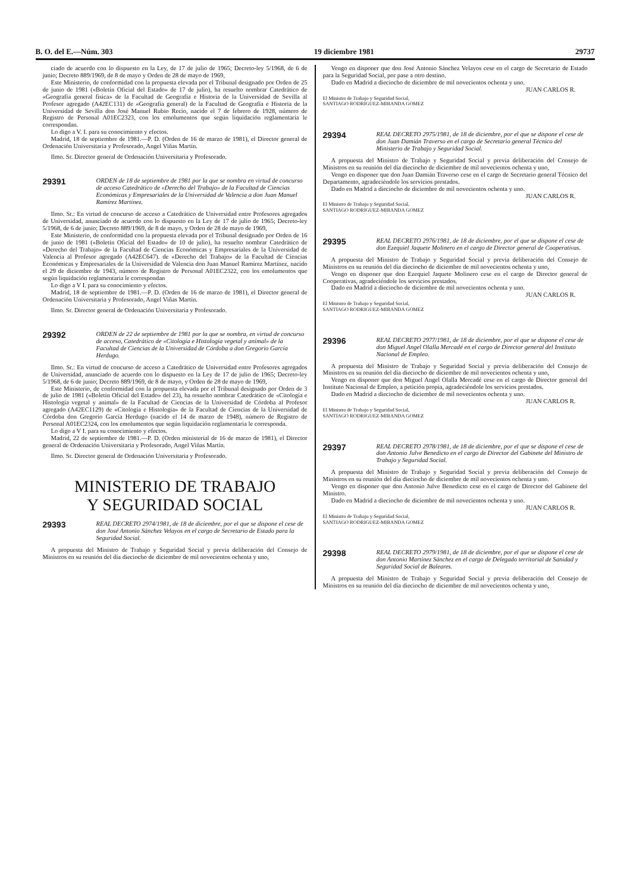B. O. del E.—Núm. 303 19 diciembre 1981 29737
ciado de acuerdo con lo dispuesto en la Ley, de 17 de julio de 1965; Decreto-ley 5/1968, de 6 de junio; Decreto 889/1969, de 8 de mayo y Orden de 28 de mayo de 1969,
Este Ministerio, de conformidad con la propuesta elevada por el Tribunal designado por Orden de 25 de junio de 1981 («Boletín Oficial del Estado» de 17 de julio), ha resuelto nombrar Catedrático de «Geografía general física» de la Facultad de Geografía e Historia de la Universidad de Sevilla al Profesor agregado (A42EC131) de «Geografía general) de la Facultad de Geografía e Historia de la Universidad de Sevilla don José Manuel Rubio Recio, nacido el 7 de febrero de 1928, número de Registro de Personal A01EC2323, con los emolumentos que según liquidación reglamentaria le correspondan.
Lo digo a V. I. para su conocimiento y efectos.
Madrid, 18 de septiembre de 1981.—P. D. (Orden de 16 de marzo de 1981), el Director general de Ordenación Universitaria y Profesorado, Angel Viñas Martín.
Ilmo. Sr. Director general de Ordenación Universitaria y Profesorado.
29391
ORDEN de 18 de septiembre de 1981 por la que se nombra en virtud de concurso de acceso Catedrático de «Derecho del Trabajo» de la Facultad de Ciencias Económicas y Empresariales de la Universidad de Valencia a don Juan Manuel Ramírez Martínez.
Ilmo. Sr.: En virtud de concurso de acceso a Catedrático de Universidad entre Profesores agregados de Universidad, anunciado de acuerdo con lo dispuesto en la Ley de 17 de julio de 1965; Decreto-ley 5/1968, de 6 de junio; Decreto 889/1969, de 8 de mayo, y Orden de 28 de mayo de 1969,
Este Ministerio, de conformidad con la propuesta elevada por el Tribunal designado por Orden de 16 de junio de 1981 («Boletín Oficial del Estado» de 10 de julio), ha resuelto nombrar Catedrático de «Derecho del Trabajo» de la Facultad de Ciencias Económicas y Empresariales de la Universidad de Valencia al Profesor agregado (A42EC647). de «Derecho del Trabajo» de la Facultad de Ciencias Económicas y Empresariales de la Universidad de Valencia don Juan Manuel Ramírez Martínez, nacido el 29 de diciembre de 1943, número de Registro de Personal A01EC2322, con los emolumentos que según liquidación reglamentaria le correspondan
Lo digo a V I. para su conocimiento y efectos.
Madrid, 18 de septiembre de 1981.—P. D. (Orden de 16 de marzo de 1981), el Director general de Ordenación Universitaria y Profesorado, Angel Viñas Martín.
Ilmo. Sr. Director general de Ordenación Universitaria y Profesorado.
29392
ORDEN de 22 de septiembre de 1981 por la que se nombra, en virtud de concurso de acceso, Catedrático de «Citología e Histología vegetal y animal» de la Facultad de Ciencias de la Universidad de Córdoba a don Gregorio García Herdugo.
Ilmo. Sr.: En virtud de concurso de acceso a Catedrático de Universidad entre Profesores agregados de Universidad, anunciado de acuerdo con lo dispuesto en la Ley de 17 de julio de 1965; Decreto-ley 5/1968, de 6 de junio; Decreto 889/1969, de 8 de mayo, y Orden de 28 de mayo de 1969,
Este Ministerio, de conformidad con la propuesta elevada por el Tribunal designado por Orden de 3 de julio de 1981 («Boletín Oficial del Estado» del 23), ha resuelto nombrar Catedrático de «Citología e Histología vegetal y animal» de la Facultad de Ciencias de la Universidad de Córdoba al Profesor agregado (A42EC1129) de «Citología e Histología» de la Facultad de Ciencias de la Universidad de Córdoba don Gregorio García Herdugo (nacido el 14 de marzo de 1948), número de Registro de Personal A01EC2324, con los emolumentos que según liquidación reglamentaria le corresponda.
Lo digo a V I. para su conocimiento y efectos.
Madrid, 22 de septiembre de 1981.—P. D. (Orden ministerial de 16 de marzo de 1981), el Director general de Ordenación Universitaria y Profesorado, Angel Viñas Martín.
Ilmo. Sr. Director general de Ordenación Universitaria y Profesorado.
MINISTERIO DE TRABAJO
Y SEGURIDAD SOCIAL
29393
REAL DECRETO 2974/1981, de 18 de diciembre, por el que se dispone el cese de don José Antonio Sánchez Velayos en el cargo de Secretario de Estado para la Seguridad Social.
A propuesta del Ministro de Trabajo y Seguridad Social y previa deliberación del Consejo de Ministros en su reunión del día dieciocho de diciembre de mil novecientos ochenta y uno,
Vengo en disponer que don José Antonio Sánchez Velayos cese en el cargo de Secretario de Estado para la Seguridad Social, por pase a otro destino.
Dado en Madrid a dieciocho de diciembre de mil novecientos ochenta y uno.
JUAN CARLOS R.
El Ministro de Trabajo y Seguridad Social,
SANTIAGO RODRIGUEZ-MIRANDA GOMEZ
29394
REAL DECRETO 2975/1981, de 18 de diciembre, por el que se dispone el cese de don Juan Damián Traverso en el cargo de Secretario general Técnico del Ministerio de Trabajo y Seguridad Social.
A propuesta del Ministro de Trabajo y Seguridad Social y previa deliberación del Consejo de Ministros en su reunión del día dieciocho de diciembre de mil novecientos ochenta y uno,
Vengo en disponer que don Juan Damián Traverso cese en el cargo de Secretario general Técnico del Departamento, agradeciéndole los servicios prestados.
Dado en Madrid a dieciocho de diciembre de mil novecientos ochenta y uno.
JUAN CARLOS R.
El Ministro de Trabajo y Seguridad Social,
SANTIAGO RODRIGUEZ-MIRANDA GOMEZ
29395
REAL DECRETO 2976/1981, de 18 de diciembre, por el que se dispone el cese de don Ezequiel Jaquete Molinero en el cargo de Director general de Cooperativas.
A propuesta del Ministro de Trabajo y Seguridad Social y previa deliberación del Consejo de Ministros en su reunión del día dieciocho de diciembre de mil novecientos ochenta y uno,
Vengo en disponer que don Ezequiel Jaquete Molinero cese en el cargo de Director general de Cooperativas, agradeciéndole los servicios prestados.
Dado en Madrid a dieciocho de diciembre de mil novecientos ochenta y uno.
JUAN CARLOS R.
El Ministro de Trabajo y Seguridad Social,
SANTIAGO RODRIGUEZ-MIRANDA GOMEZ
29396
REAL DECRETO 2977/1981, de 18 de diciembre, por el que se dispone el cese de don Miguel Angel Olalla Mercadé en el cargo de Director general del Instituto Nacional de Empleo.
A propuesta del Ministro de Trabajo y Seguridad Social y previa deliberación del Consejo de Ministros en su reunión del día dieciocho de diciembre de mil novecientos ochenta y uno,
Vengo en disponer que don Miguel Angel Olalla Mercadé cese en el cargo de Director general del Instituto Nacional de Empleo, a petición propia, agradeciéndole los servicios prestados.
Dado en Madrid a dieciocho de diciembre de mil novecientos ochenta y uno.
JUAN CARLOS R.
El Ministro de Trabajo y Seguridad Social,
SANTIAGO RODRIGUEZ-MIRANDA GOMEZ
29397
REAL DECRETO 2978/1981, de 18 de diciembre, por el que se dispone el cese de don Antonio Julve Benedicto en el cargo de Director del Gabinete del Ministro de Trabajo y Seguridad Social.
A propuesta del Ministro de Trabajo y Seguridad Social y previa deliberación del Consejo de Ministros en su reunión del día dieciocho de diciembre de mil novecientos ochenta y uno.
Vengo en disponer que don Antonio Julve Benedicto cese en el cargo de Director del Gabinete del Ministro.
Dado en Madrid a dieciocho de diciembre de mil novecientos ochenta y uno.
JUAN CARLOS R.
El Ministro de Trabajo y Seguridad Social,
SANTIAGO RODRIGUEZ-MIRANDA GOMEZ
29398
REAL DECRETO 2979/1981, de 18 de diciembre, por el que se dispone el cese de don Antonio Martínez Sánchez en el cargo de Delegado territorial de Sanidad y Seguridad Social de Baleares.
A propuesta del Ministro de Trabajo y Seguridad Social y previa deliberación del Consejo de Ministros en su reunión del día dieciocho de diciembre de mil novecientos ochenta y uno,